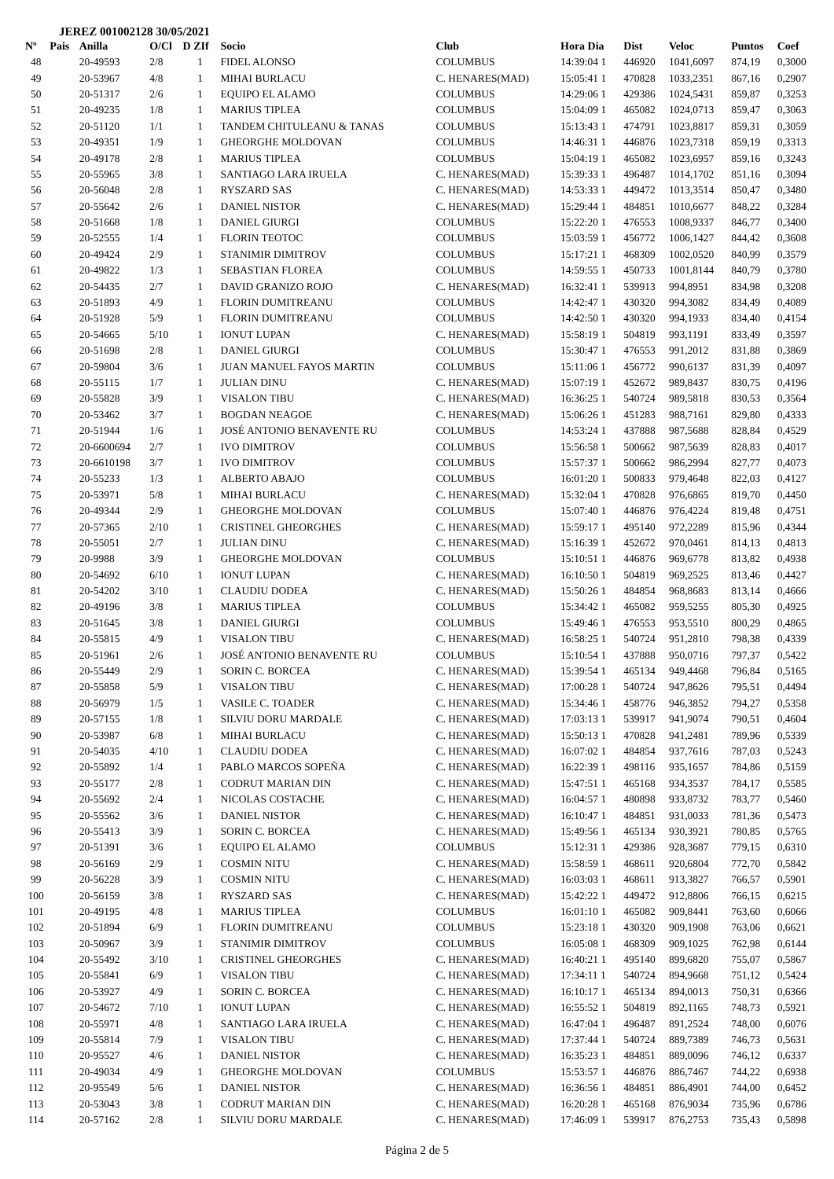JEREZ 001002128 30/05/2021
| Nº | Pais | Anilla | O/Cl | D ZIf | Socio | Club | Hora Dia | Dist | Veloc | Puntos | Coef |
| --- | --- | --- | --- | --- | --- | --- | --- | --- | --- | --- | --- |
| 48 | | 20-49593 | 2/8 | 1 | FIDEL ALONSO | COLUMBUS | 14:39:04 1 | 446920 | 1041,6097 | 874,19 | 0,3000 |
| 49 | | 20-53967 | 4/8 | 1 | MIHAI BURLACU | C. HENARES(MAD) | 15:05:41 1 | 470828 | 1033,2351 | 867,16 | 0,2907 |
| 50 | | 20-51317 | 2/6 | 1 | EQUIPO EL ALAMO | COLUMBUS | 14:29:06 1 | 429386 | 1024,5431 | 859,87 | 0,3253 |
| 51 | | 20-49235 | 1/8 | 1 | MARIUS TIPLEA | COLUMBUS | 15:04:09 1 | 465082 | 1024,0713 | 859,47 | 0,3063 |
| 52 | | 20-51120 | 1/1 | 1 | TANDEM CHITULEANU & TANAS | COLUMBUS | 15:13:43 1 | 474791 | 1023,8817 | 859,31 | 0,3059 |
| 53 | | 20-49351 | 1/9 | 1 | GHEORGHE MOLDOVAN | COLUMBUS | 14:46:31 1 | 446876 | 1023,7318 | 859,19 | 0,3313 |
| 54 | | 20-49178 | 2/8 | 1 | MARIUS TIPLEA | COLUMBUS | 15:04:19 1 | 465082 | 1023,6957 | 859,16 | 0,3243 |
| 55 | | 20-55965 | 3/8 | 1 | SANTIAGO LARA IRUELA | C. HENARES(MAD) | 15:39:33 1 | 496487 | 1014,1702 | 851,16 | 0,3094 |
| 56 | | 20-56048 | 2/8 | 1 | RYSZARD SAS | C. HENARES(MAD) | 14:53:33 1 | 449472 | 1013,3514 | 850,47 | 0,3480 |
| 57 | | 20-55642 | 2/6 | 1 | DANIEL NISTOR | C. HENARES(MAD) | 15:29:44 1 | 484851 | 1010,6677 | 848,22 | 0,3284 |
| 58 | | 20-51668 | 1/8 | 1 | DANIEL GIURGI | COLUMBUS | 15:22:20 1 | 476553 | 1008,9337 | 846,77 | 0,3400 |
| 59 | | 20-52555 | 1/4 | 1 | FLORIN TEOTOC | COLUMBUS | 15:03:59 1 | 456772 | 1006,1427 | 844,42 | 0,3608 |
| 60 | | 20-49424 | 2/9 | 1 | STANIMIR DIMITROV | COLUMBUS | 15:17:21 1 | 468309 | 1002,0520 | 840,99 | 0,3579 |
| 61 | | 20-49822 | 1/3 | 1 | SEBASTIAN FLOREA | COLUMBUS | 14:59:55 1 | 450733 | 1001,8144 | 840,79 | 0,3780 |
| 62 | | 20-54435 | 2/7 | 1 | DAVID GRANIZO ROJO | C. HENARES(MAD) | 16:32:41 1 | 539913 | 994,8951 | 834,98 | 0,3208 |
| 63 | | 20-51893 | 4/9 | 1 | FLORIN DUMITREANU | COLUMBUS | 14:42:47 1 | 430320 | 994,3082 | 834,49 | 0,4089 |
| 64 | | 20-51928 | 5/9 | 1 | FLORIN DUMITREANU | COLUMBUS | 14:42:50 1 | 430320 | 994,1933 | 834,40 | 0,4154 |
| 65 | | 20-54665 | 5/10 | 1 | IONUT LUPAN | C. HENARES(MAD) | 15:58:19 1 | 504819 | 993,1191 | 833,49 | 0,3597 |
| 66 | | 20-51698 | 2/8 | 1 | DANIEL GIURGI | COLUMBUS | 15:30:47 1 | 476553 | 991,2012 | 831,88 | 0,3869 |
| 67 | | 20-59804 | 3/6 | 1 | JUAN MANUEL FAYOS MARTIN | COLUMBUS | 15:11:06 1 | 456772 | 990,6137 | 831,39 | 0,4097 |
| 68 | | 20-55115 | 1/7 | 1 | JULIAN DINU | C. HENARES(MAD) | 15:07:19 1 | 452672 | 989,8437 | 830,75 | 0,4196 |
| 69 | | 20-55828 | 3/9 | 1 | VISALON TIBU | C. HENARES(MAD) | 16:36:25 1 | 540724 | 989,5818 | 830,53 | 0,3564 |
| 70 | | 20-53462 | 3/7 | 1 | BOGDAN NEAGOE | C. HENARES(MAD) | 15:06:26 1 | 451283 | 988,7161 | 829,80 | 0,4333 |
| 71 | | 20-51944 | 1/6 | 1 | JOSÉ ANTONIO BENAVENTE RU | COLUMBUS | 14:53:24 1 | 437888 | 987,5688 | 828,84 | 0,4529 |
| 72 | | 20-6600694 | 2/7 | 1 | IVO DIMITROV | COLUMBUS | 15:56:58 1 | 500662 | 987,5639 | 828,83 | 0,4017 |
| 73 | | 20-6610198 | 3/7 | 1 | IVO DIMITROV | COLUMBUS | 15:57:37 1 | 500662 | 986,2994 | 827,77 | 0,4073 |
| 74 | | 20-55233 | 1/3 | 1 | ALBERTO ABAJO | COLUMBUS | 16:01:20 1 | 500833 | 979,4648 | 822,03 | 0,4127 |
| 75 | | 20-53971 | 5/8 | 1 | MIHAI BURLACU | C. HENARES(MAD) | 15:32:04 1 | 470828 | 976,6865 | 819,70 | 0,4450 |
| 76 | | 20-49344 | 2/9 | 1 | GHEORGHE MOLDOVAN | COLUMBUS | 15:07:40 1 | 446876 | 976,4224 | 819,48 | 0,4751 |
| 77 | | 20-57365 | 2/10 | 1 | CRISTINEL GHEORGHES | C. HENARES(MAD) | 15:59:17 1 | 495140 | 972,2289 | 815,96 | 0,4344 |
| 78 | | 20-55051 | 2/7 | 1 | JULIAN DINU | C. HENARES(MAD) | 15:16:39 1 | 452672 | 970,0461 | 814,13 | 0,4813 |
| 79 | | 20-9988 | 3/9 | 1 | GHEORGHE MOLDOVAN | COLUMBUS | 15:10:51 1 | 446876 | 969,6778 | 813,82 | 0,4938 |
| 80 | | 20-54692 | 6/10 | 1 | IONUT LUPAN | C. HENARES(MAD) | 16:10:50 1 | 504819 | 969,2525 | 813,46 | 0,4427 |
| 81 | | 20-54202 | 3/10 | 1 | CLAUDIU DODEA | C. HENARES(MAD) | 15:50:26 1 | 484854 | 968,8683 | 813,14 | 0,4666 |
| 82 | | 20-49196 | 3/8 | 1 | MARIUS TIPLEA | COLUMBUS | 15:34:42 1 | 465082 | 959,5255 | 805,30 | 0,4925 |
| 83 | | 20-51645 | 3/8 | 1 | DANIEL GIURGI | COLUMBUS | 15:49:46 1 | 476553 | 953,5510 | 800,29 | 0,4865 |
| 84 | | 20-55815 | 4/9 | 1 | VISALON TIBU | C. HENARES(MAD) | 16:58:25 1 | 540724 | 951,2810 | 798,38 | 0,4339 |
| 85 | | 20-51961 | 2/6 | 1 | JOSÉ ANTONIO BENAVENTE RU | COLUMBUS | 15:10:54 1 | 437888 | 950,0716 | 797,37 | 0,5422 |
| 86 | | 20-55449 | 2/9 | 1 | SORIN C. BORCEA | C. HENARES(MAD) | 15:39:54 1 | 465134 | 949,4468 | 796,84 | 0,5165 |
| 87 | | 20-55858 | 5/9 | 1 | VISALON TIBU | C. HENARES(MAD) | 17:00:28 1 | 540724 | 947,8626 | 795,51 | 0,4494 |
| 88 | | 20-56979 | 1/5 | 1 | VASILE C. TOADER | C. HENARES(MAD) | 15:34:46 1 | 458776 | 946,3852 | 794,27 | 0,5358 |
| 89 | | 20-57155 | 1/8 | 1 | SILVIU DORU MARDALE | C. HENARES(MAD) | 17:03:13 1 | 539917 | 941,9074 | 790,51 | 0,4604 |
| 90 | | 20-53987 | 6/8 | 1 | MIHAI BURLACU | C. HENARES(MAD) | 15:50:13 1 | 470828 | 941,2481 | 789,96 | 0,5339 |
| 91 | | 20-54035 | 4/10 | 1 | CLAUDIU DODEA | C. HENARES(MAD) | 16:07:02 1 | 484854 | 937,7616 | 787,03 | 0,5243 |
| 92 | | 20-55892 | 1/4 | 1 | PABLO MARCOS SOPEÑA | C. HENARES(MAD) | 16:22:39 1 | 498116 | 935,1657 | 784,86 | 0,5159 |
| 93 | | 20-55177 | 2/8 | 1 | CODRUT MARIAN DIN | C. HENARES(MAD) | 15:47:51 1 | 465168 | 934,3537 | 784,17 | 0,5585 |
| 94 | | 20-55692 | 2/4 | 1 | NICOLAS COSTACHE | C. HENARES(MAD) | 16:04:57 1 | 480898 | 933,8732 | 783,77 | 0,5460 |
| 95 | | 20-55562 | 3/6 | 1 | DANIEL NISTOR | C. HENARES(MAD) | 16:10:47 1 | 484851 | 931,0033 | 781,36 | 0,5473 |
| 96 | | 20-55413 | 3/9 | 1 | SORIN C. BORCEA | C. HENARES(MAD) | 15:49:56 1 | 465134 | 930,3921 | 780,85 | 0,5765 |
| 97 | | 20-51391 | 3/6 | 1 | EQUIPO EL ALAMO | COLUMBUS | 15:12:31 1 | 429386 | 928,3687 | 779,15 | 0,6310 |
| 98 | | 20-56169 | 2/9 | 1 | COSMIN NITU | C. HENARES(MAD) | 15:58:59 1 | 468611 | 920,6804 | 772,70 | 0,5842 |
| 99 | | 20-56228 | 3/9 | 1 | COSMIN NITU | C. HENARES(MAD) | 16:03:03 1 | 468611 | 913,3827 | 766,57 | 0,5901 |
| 100 | | 20-56159 | 3/8 | 1 | RYSZARD SAS | C. HENARES(MAD) | 15:42:22 1 | 449472 | 912,8806 | 766,15 | 0,6215 |
| 101 | | 20-49195 | 4/8 | 1 | MARIUS TIPLEA | COLUMBUS | 16:01:10 1 | 465082 | 909,8441 | 763,60 | 0,6066 |
| 102 | | 20-51894 | 6/9 | 1 | FLORIN DUMITREANU | COLUMBUS | 15:23:18 1 | 430320 | 909,1908 | 763,06 | 0,6621 |
| 103 | | 20-50967 | 3/9 | 1 | STANIMIR DIMITROV | COLUMBUS | 16:05:08 1 | 468309 | 909,1025 | 762,98 | 0,6144 |
| 104 | | 20-55492 | 3/10 | 1 | CRISTINEL GHEORGHES | C. HENARES(MAD) | 16:40:21 1 | 495140 | 899,6820 | 755,07 | 0,5867 |
| 105 | | 20-55841 | 6/9 | 1 | VISALON TIBU | C. HENARES(MAD) | 17:34:11 1 | 540724 | 894,9668 | 751,12 | 0,5424 |
| 106 | | 20-53927 | 4/9 | 1 | SORIN C. BORCEA | C. HENARES(MAD) | 16:10:17 1 | 465134 | 894,0013 | 750,31 | 0,6366 |
| 107 | | 20-54672 | 7/10 | 1 | IONUT LUPAN | C. HENARES(MAD) | 16:55:52 1 | 504819 | 892,1165 | 748,73 | 0,5921 |
| 108 | | 20-55971 | 4/8 | 1 | SANTIAGO LARA IRUELA | C. HENARES(MAD) | 16:47:04 1 | 496487 | 891,2524 | 748,00 | 0,6076 |
| 109 | | 20-55814 | 7/9 | 1 | VISALON TIBU | C. HENARES(MAD) | 17:37:44 1 | 540724 | 889,7389 | 746,73 | 0,5631 |
| 110 | | 20-95527 | 4/6 | 1 | DANIEL NISTOR | C. HENARES(MAD) | 16:35:23 1 | 484851 | 889,0096 | 746,12 | 0,6337 |
| 111 | | 20-49034 | 4/9 | 1 | GHEORGHE MOLDOVAN | COLUMBUS | 15:53:57 1 | 446876 | 886,7467 | 744,22 | 0,6938 |
| 112 | | 20-95549 | 5/6 | 1 | DANIEL NISTOR | C. HENARES(MAD) | 16:36:56 1 | 484851 | 886,4901 | 744,00 | 0,6452 |
| 113 | | 20-53043 | 3/8 | 1 | CODRUT MARIAN DIN | C. HENARES(MAD) | 16:20:28 1 | 465168 | 876,9034 | 735,96 | 0,6786 |
| 114 | | 20-57162 | 2/8 | 1 | SILVIU DORU MARDALE | C. HENARES(MAD) | 17:46:09 1 | 539917 | 876,2753 | 735,43 | 0,5898 |
Página 2 de 5